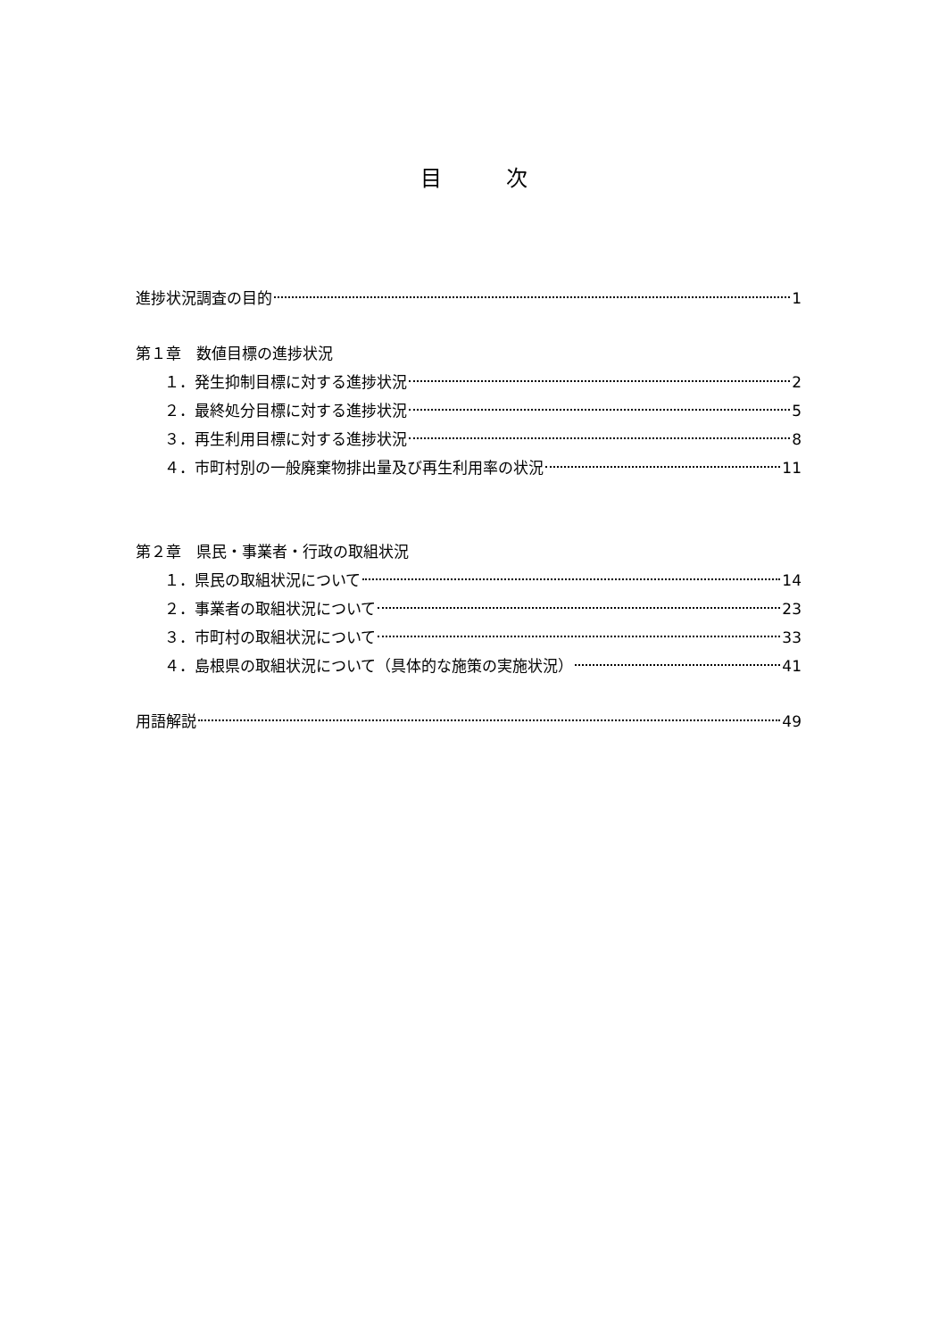目   次
進捗状況調査の目的 1
第１章　数値目標の進捗状況
１．発生抑制目標に対する進捗状況 2
２．最終処分目標に対する進捗状況 5
３．再生利用目標に対する進捗状況 8
４．市町村別の一般廃棄物排出量及び再生利用率の状況 11
第２章　県民・事業者・行政の取組状況
１．県民の取組状況について 14
２．事業者の取組状況について 23
３．市町村の取組状況について 33
４．島根県の取組状況について（具体的な施策の実施状況） 41
用語解説 49